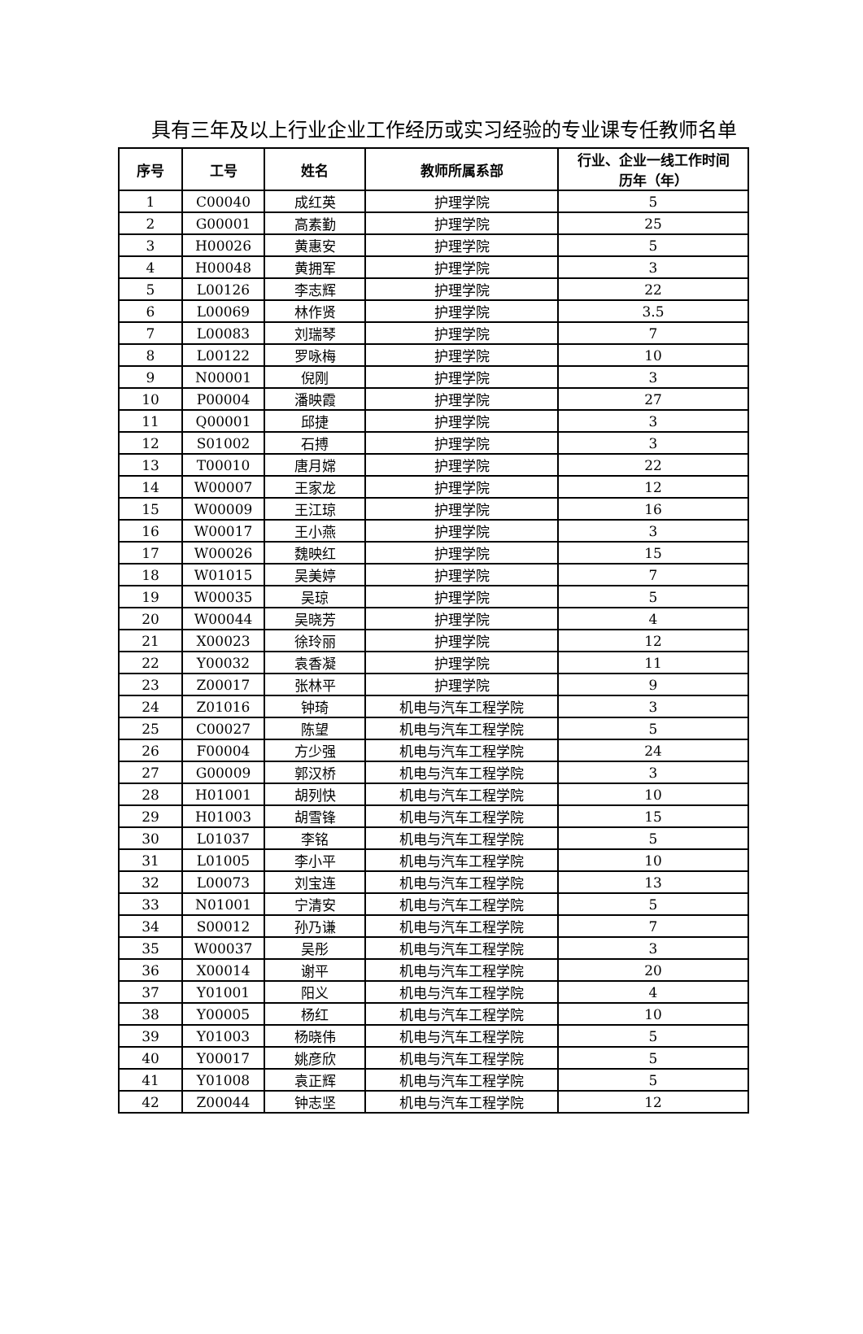具有三年及以上行业企业工作经历或实习经验的专业课专任教师名单
| 序号 | 工号 | 姓名 | 教师所属系部 | 行业、企业一线工作时间 历年（年） |
| --- | --- | --- | --- | --- |
| 1 | C00040 | 成红英 | 护理学院 | 5 |
| 2 | G00001 | 高素勤 | 护理学院 | 25 |
| 3 | H00026 | 黄惠安 | 护理学院 | 5 |
| 4 | H00048 | 黄拥军 | 护理学院 | 3 |
| 5 | L00126 | 李志辉 | 护理学院 | 22 |
| 6 | L00069 | 林作贤 | 护理学院 | 3.5 |
| 7 | L00083 | 刘瑞琴 | 护理学院 | 7 |
| 8 | L00122 | 罗咏梅 | 护理学院 | 10 |
| 9 | N00001 | 倪刚 | 护理学院 | 3 |
| 10 | P00004 | 潘映霞 | 护理学院 | 27 |
| 11 | Q00001 | 邱捷 | 护理学院 | 3 |
| 12 | S01002 | 石搏 | 护理学院 | 3 |
| 13 | T00010 | 唐月嫦 | 护理学院 | 22 |
| 14 | W00007 | 王家龙 | 护理学院 | 12 |
| 15 | W00009 | 王江琼 | 护理学院 | 16 |
| 16 | W00017 | 王小燕 | 护理学院 | 3 |
| 17 | W00026 | 魏映红 | 护理学院 | 15 |
| 18 | W01015 | 吴美婷 | 护理学院 | 7 |
| 19 | W00035 | 吴琼 | 护理学院 | 5 |
| 20 | W00044 | 吴晓芳 | 护理学院 | 4 |
| 21 | X00023 | 徐玲丽 | 护理学院 | 12 |
| 22 | Y00032 | 袁香凝 | 护理学院 | 11 |
| 23 | Z00017 | 张林平 | 护理学院 | 9 |
| 24 | Z01016 | 钟琦 | 机电与汽车工程学院 | 3 |
| 25 | C00027 | 陈望 | 机电与汽车工程学院 | 5 |
| 26 | F00004 | 方少强 | 机电与汽车工程学院 | 24 |
| 27 | G00009 | 郭汉桥 | 机电与汽车工程学院 | 3 |
| 28 | H01001 | 胡列快 | 机电与汽车工程学院 | 10 |
| 29 | H01003 | 胡雪锋 | 机电与汽车工程学院 | 15 |
| 30 | L01037 | 李铭 | 机电与汽车工程学院 | 5 |
| 31 | L01005 | 李小平 | 机电与汽车工程学院 | 10 |
| 32 | L00073 | 刘宝连 | 机电与汽车工程学院 | 13 |
| 33 | N01001 | 宁清安 | 机电与汽车工程学院 | 5 |
| 34 | S00012 | 孙乃谦 | 机电与汽车工程学院 | 7 |
| 35 | W00037 | 吴彤 | 机电与汽车工程学院 | 3 |
| 36 | X00014 | 谢平 | 机电与汽车工程学院 | 20 |
| 37 | Y01001 | 阳义 | 机电与汽车工程学院 | 4 |
| 38 | Y00005 | 杨红 | 机电与汽车工程学院 | 10 |
| 39 | Y01003 | 杨晓伟 | 机电与汽车工程学院 | 5 |
| 40 | Y00017 | 姚彦欣 | 机电与汽车工程学院 | 5 |
| 41 | Y01008 | 袁正辉 | 机电与汽车工程学院 | 5 |
| 42 | Z00044 | 钟志坚 | 机电与汽车工程学院 | 12 |